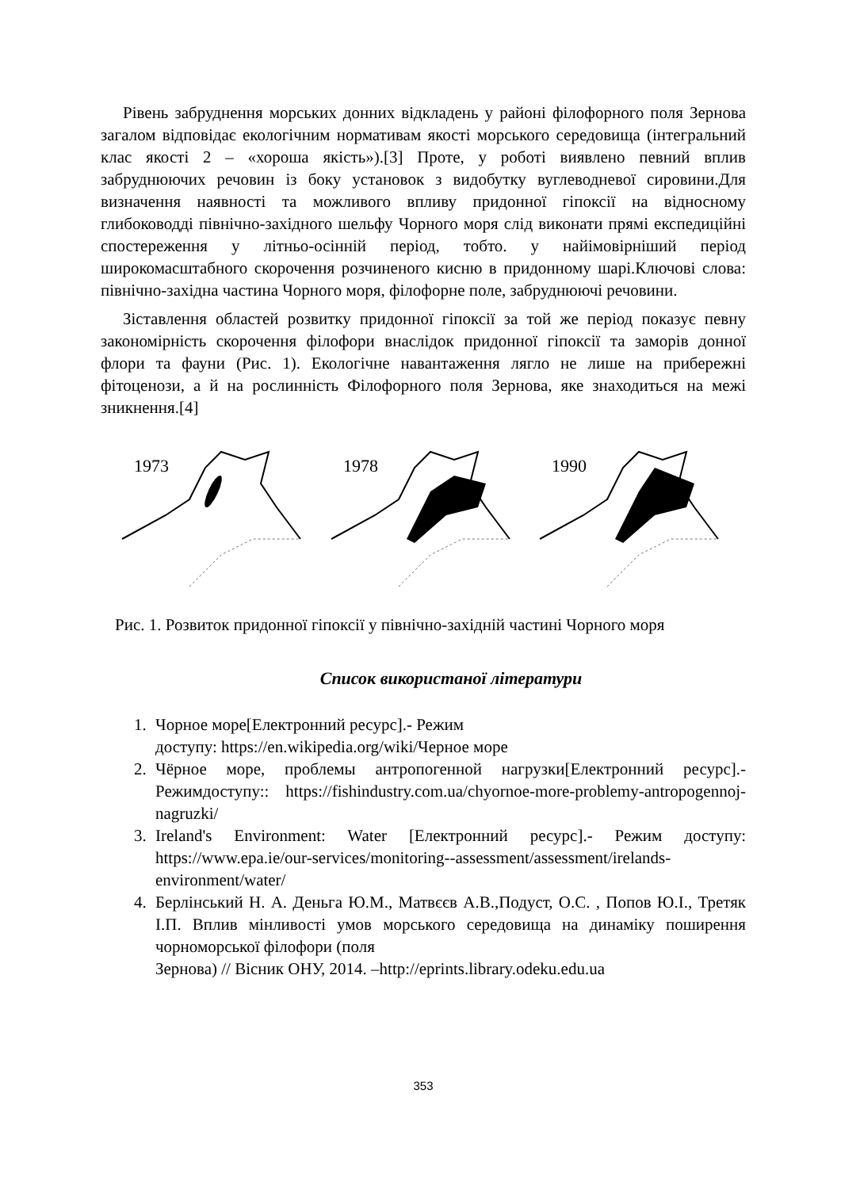Рівень забруднення морських донних відкладень у районі філофорного поля Зернова загалом відповідає екологічним нормативам якості морського середовища (інтегральний клас якості 2 – «хороша якість»).[3] Проте, у роботі виявлено певний вплив забруднюючих речовин із боку установок з видобутку вуглеводневої сировини.Для визначення наявності та можливого впливу придонної гіпоксії на відносному глибоководді північно-західного шельфу Чорного моря слід виконати прямі експедиційні спостереження у літньо-осінній період, тобто. у найімовірніший період широкомасштабного скорочення розчиненого кисню в придонному шарі.Ключові слова: північно-західна частина Чорного моря, філофорне поле, забруднюючі речовини.
Зіставлення областей розвитку придонної гіпоксії за той же період показує певну закономірність скорочення філофори внаслідок придонної гіпоксії та заморів донної флори та фауни (Рис. 1). Екологічне навантаження лягло не лише на прибережні фітоценози, а й на рослинність Філофорного поля Зернова, яке знаходиться на межі зникнення.[4]
1973
1978
1990
Рис. 1. Розвиток придонної гіпоксії у північно-західній частині Чорного моря
Список використаної літератури
1. Чорное море[Електронний ресурс].- Режим
доступу: https://en.wikipedia.org/wiki/Черное море
2. Чёрное море, проблемы антропогенной нагрузки[Електронний ресурс].- Режимдоступу:: https://fishindustry.com.ua/chyornoe-more-problemy-antropogennoj-nagruzki/
3. Ireland's Environment: Water [Електронний ресурс].- Режим доступу: https://www.epa.ie/our-services/monitoring--assessment/assessment/irelands-environment/water/
4. Берлінський Н. А. Деньга Ю.М., Матвєєв А.В.,Подуст, О.С. , Попов Ю.І., Третяк І.П. Вплив мінливості умов морського середовища на динаміку поширення чорноморської філофори (поля
Зернова) // Вісник ОНУ, 2014. –http://eprints.library.odeku.edu.ua
353